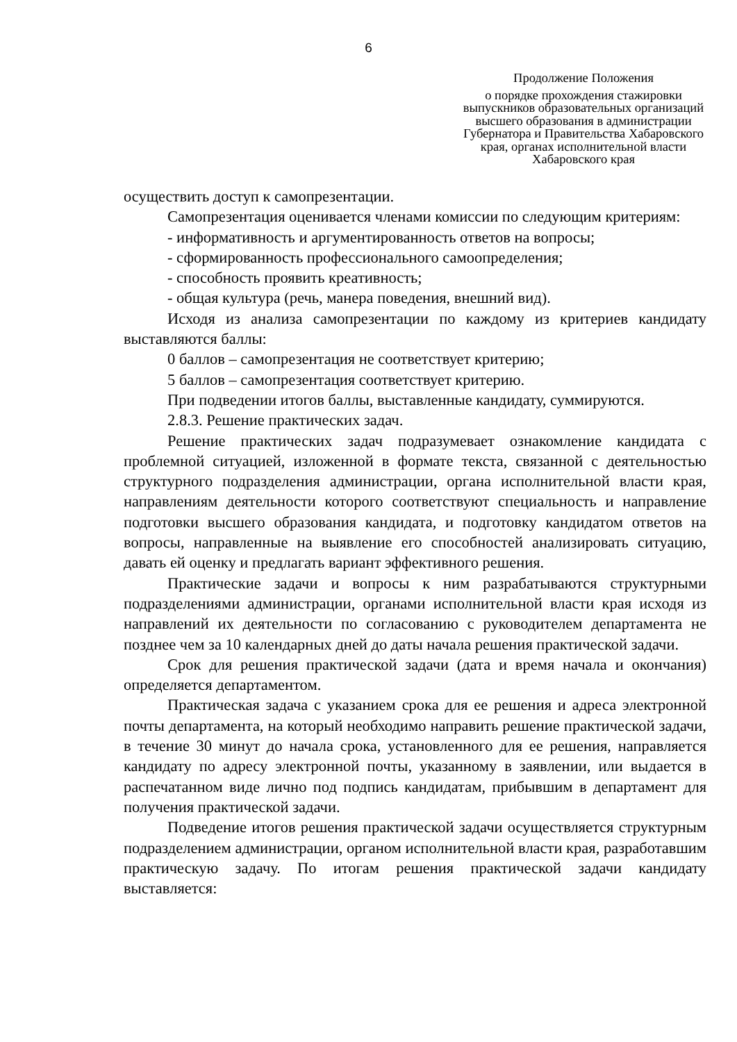6
Продолжение Положения
о порядке прохождения стажировки выпускников образовательных организаций высшего образования в администрации Губернатора и Правительства Хабаровского края, органах исполнительной власти Хабаровского края
осуществить доступ к самопрезентации.
Самопрезентация оценивается членами комиссии по следующим критериям:
- информативность и аргументированность ответов на вопросы;
- сформированность профессионального самоопределения;
- способность проявить креативность;
- общая культура (речь, манера поведения, внешний вид).
Исходя из анализа самопрезентации по каждому из критериев кандидату выставляются баллы:
0 баллов – самопрезентация не соответствует критерию;
5 баллов – самопрезентация соответствует критерию.
При подведении итогов баллы, выставленные кандидату, суммируются.
2.8.3. Решение практических задач.
Решение практических задач подразумевает ознакомление кандидата с проблемной ситуацией, изложенной в формате текста, связанной с деятельностью структурного подразделения администрации, органа исполнительной власти края, направлениям деятельности которого соответствуют специальность и направление подготовки высшего образования кандидата, и подготовку кандидатом ответов на вопросы, направленные на выявление его способностей анализировать ситуацию, давать ей оценку и предлагать вариант эффективного решения.
Практические задачи и вопросы к ним разрабатываются структурными подразделениями администрации, органами исполнительной власти края исходя из направлений их деятельности по согласованию с руководителем департамента не позднее чем за 10 календарных дней до даты начала решения практической задачи.
Срок для решения практической задачи (дата и время начала и окончания) определяется департаментом.
Практическая задача с указанием срока для ее решения и адреса электронной почты департамента, на который необходимо направить решение практической задачи, в течение 30 минут до начала срока, установленного для ее решения, направляется кандидату по адресу электронной почты, указанному в заявлении, или выдается в распечатанном виде лично под подпись кандидатам, прибывшим в департамент для получения практической задачи.
Подведение итогов решения практической задачи осуществляется структурным подразделением администрации, органом исполнительной власти края, разработавшим практическую задачу. По итогам решения практической задачи кандидату выставляется: